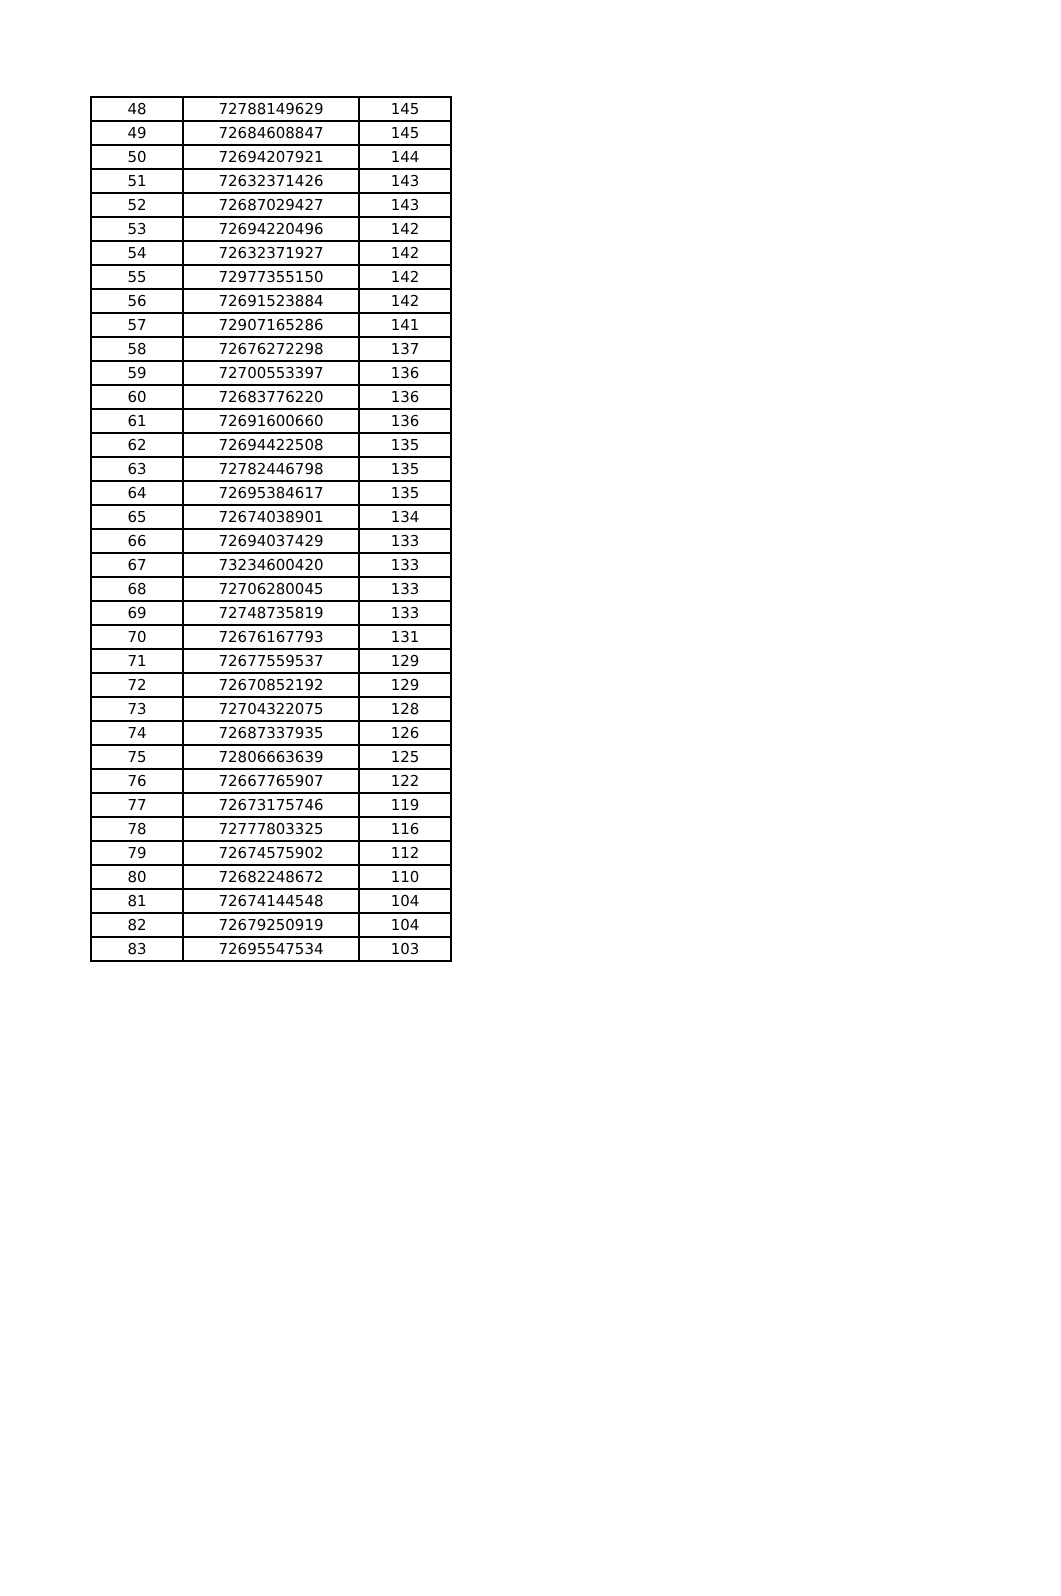| 48 | 72788149629 | 145 |
| 49 | 72684608847 | 145 |
| 50 | 72694207921 | 144 |
| 51 | 72632371426 | 143 |
| 52 | 72687029427 | 143 |
| 53 | 72694220496 | 142 |
| 54 | 72632371927 | 142 |
| 55 | 72977355150 | 142 |
| 56 | 72691523884 | 142 |
| 57 | 72907165286 | 141 |
| 58 | 72676272298 | 137 |
| 59 | 72700553397 | 136 |
| 60 | 72683776220 | 136 |
| 61 | 72691600660 | 136 |
| 62 | 72694422508 | 135 |
| 63 | 72782446798 | 135 |
| 64 | 72695384617 | 135 |
| 65 | 72674038901 | 134 |
| 66 | 72694037429 | 133 |
| 67 | 73234600420 | 133 |
| 68 | 72706280045 | 133 |
| 69 | 72748735819 | 133 |
| 70 | 72676167793 | 131 |
| 71 | 72677559537 | 129 |
| 72 | 72670852192 | 129 |
| 73 | 72704322075 | 128 |
| 74 | 72687337935 | 126 |
| 75 | 72806663639 | 125 |
| 76 | 72667765907 | 122 |
| 77 | 72673175746 | 119 |
| 78 | 72777803325 | 116 |
| 79 | 72674575902 | 112 |
| 80 | 72682248672 | 110 |
| 81 | 72674144548 | 104 |
| 82 | 72679250919 | 104 |
| 83 | 72695547534 | 103 |